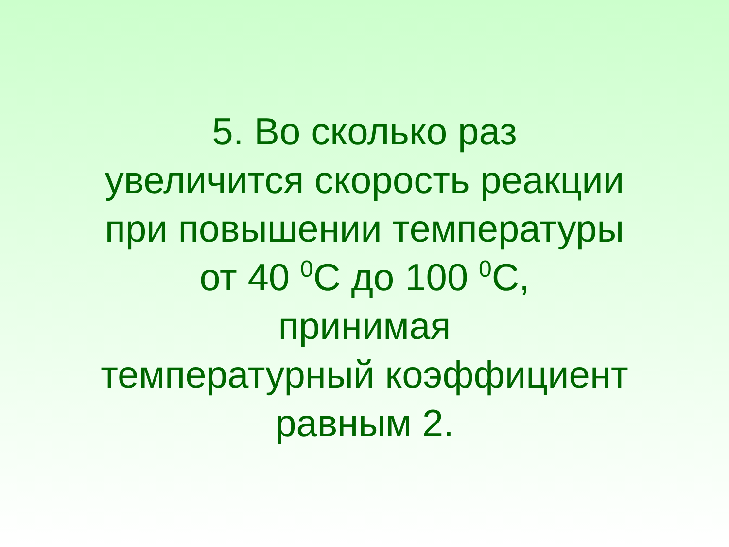5. Во сколько раз
увеличится скорость реакции
при повышении температуры
от 40 <sup>0</sup>С до 100 <sup>0</sup>С,
принимая
температурный коэффициент
равным 2.